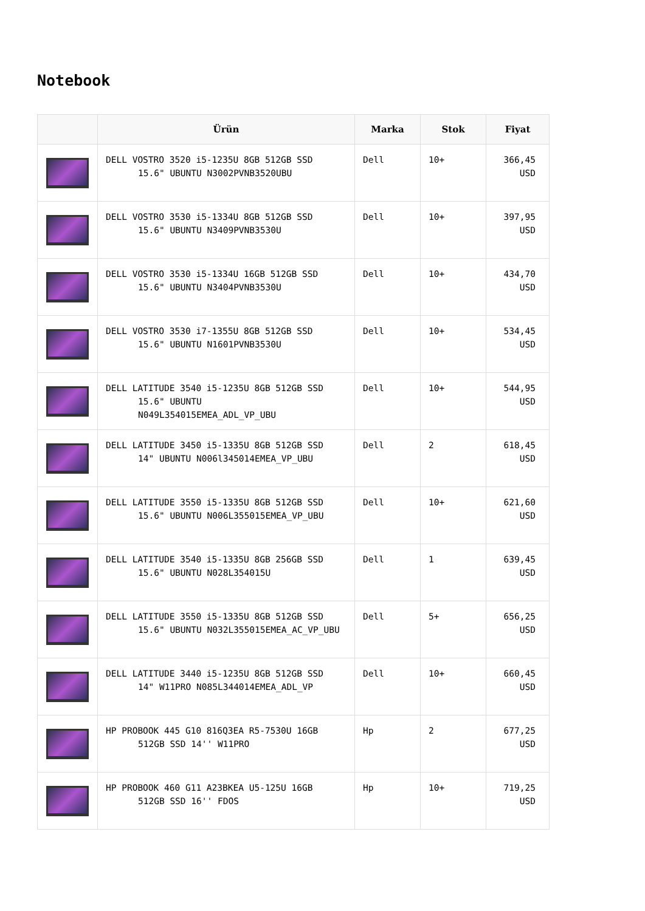Notebook
| | Ürün | Marka | Stok | Fiyat |
| --- | --- | --- | --- | --- |
| | DELL VOSTRO 3520 i5-1235U 8GB 512GB SSD 15.6" UBUNTU N3002PVNB3520UBU | Dell | 10+ | 366,45 USD |
| | DELL VOSTRO 3530 i5-1334U 8GB 512GB SSD 15.6" UBUNTU N3409PVNB3530U | Dell | 10+ | 397,95 USD |
| | DELL VOSTRO 3530 i5-1334U 16GB 512GB SSD 15.6" UBUNTU N3404PVNB3530U | Dell | 10+ | 434,70 USD |
| | DELL VOSTRO 3530 i7-1355U 8GB 512GB SSD 15.6" UBUNTU N1601PVNB3530U | Dell | 10+ | 534,45 USD |
| | DELL LATITUDE 3540 i5-1235U 8GB 512GB SSD 15.6" UBUNTU N049L354015EMEA_ADL_VP_UBU | Dell | 10+ | 544,95 USD |
| | DELL LATITUDE 3450 i5-1335U 8GB 512GB SSD 14" UBUNTU N006l345014EMEA_VP_UBU | Dell | 2 | 618,45 USD |
| | DELL LATITUDE 3550 i5-1335U 8GB 512GB SSD 15.6" UBUNTU N006L355015EMEA_VP_UBU | Dell | 10+ | 621,60 USD |
| | DELL LATITUDE 3540 i5-1335U 8GB 256GB SSD 15.6" UBUNTU N028L354015U | Dell | 1 | 639,45 USD |
| | DELL LATITUDE 3550 i5-1335U 8GB 512GB SSD 15.6" UBUNTU N032L355015EMEA_AC_VP_UBU | Dell | 5+ | 656,25 USD |
| | DELL LATITUDE 3440 i5-1235U 8GB 512GB SSD 14" W11PRO N085L344014EMEA_ADL_VP | Dell | 10+ | 660,45 USD |
| | HP PROBOOK 445 G10 816Q3EA R5-7530U 16GB 512GB SSD 14'' W11PRO | Hp | 2 | 677,25 USD |
| | HP PROBOOK 460 G11 A23BKEA U5-125U 16GB 512GB SSD 16'' FDOS | Hp | 10+ | 719,25 USD |